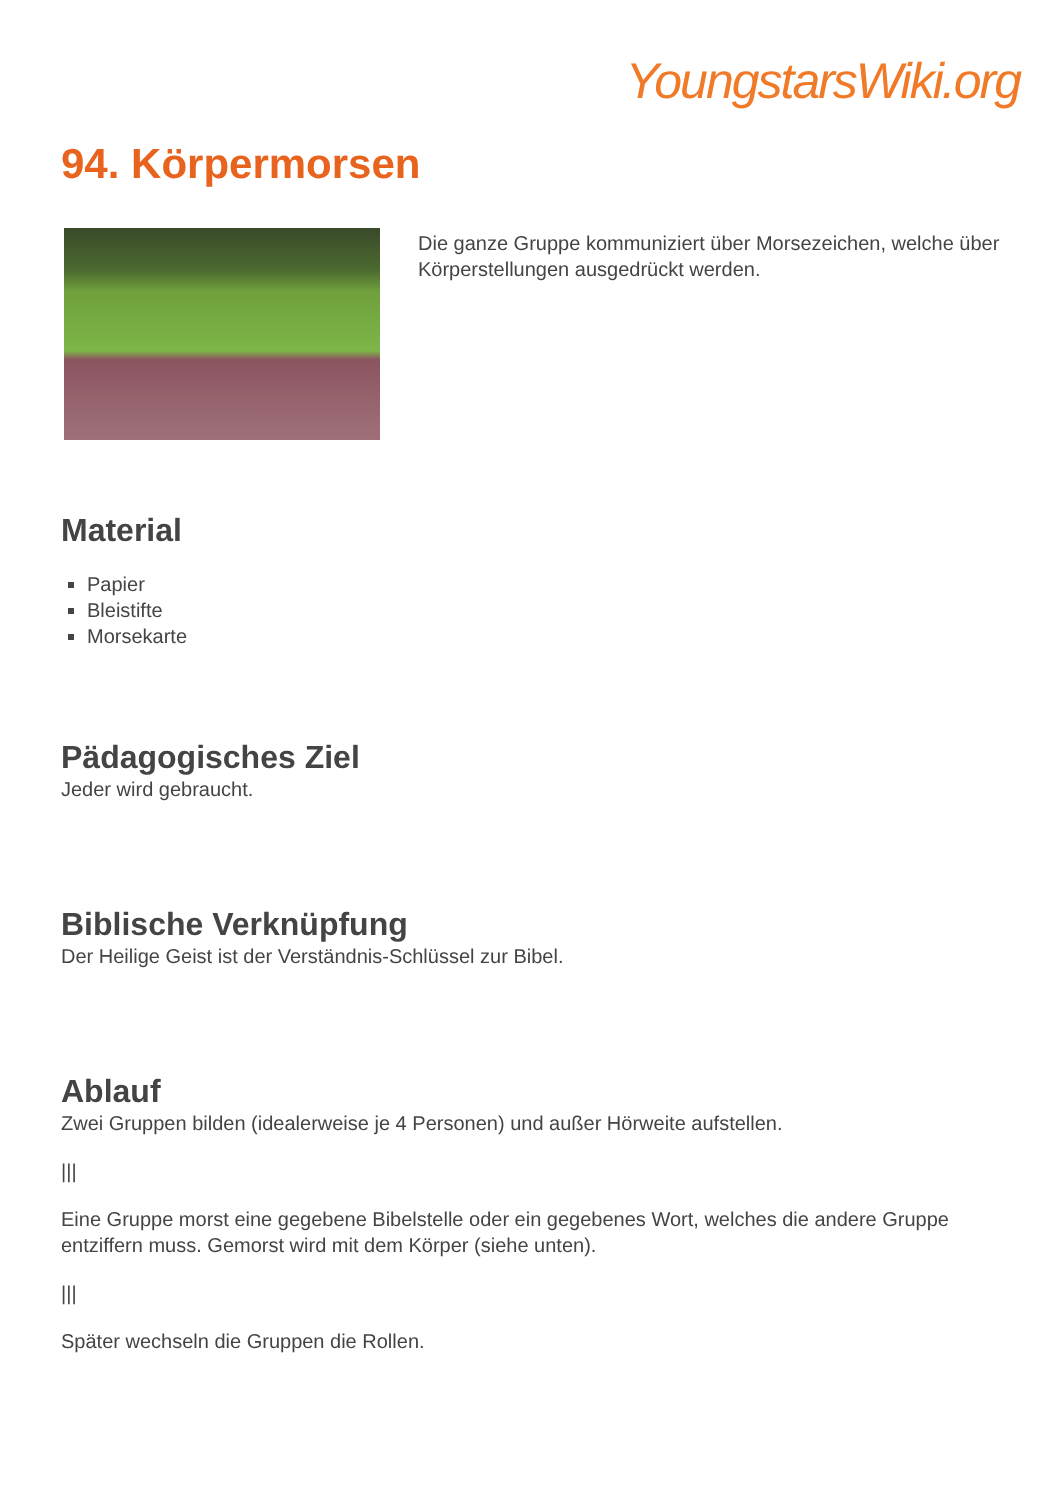YoungstarsWiki.org
94. Körpermorsen
Die ganze Gruppe kommuniziert über Morsezeichen, welche über Körperstellungen ausgedrückt werden.
Material
Papier
Bleistifte
Morsekarte
Pädagogisches Ziel
Jeder wird gebraucht.
Biblische Verknüpfung
Der Heilige Geist ist der Verständnis-Schlüssel zur Bibel.
Ablauf
Zwei Gruppen bilden (idealerweise je 4 Personen) und außer Hörweite aufstellen.
|||
Eine Gruppe morst eine gegebene Bibelstelle oder ein gegebenes Wort, welches die andere Gruppe entziffern muss. Gemorst wird mit dem Körper (siehe unten).
|||
Später wechseln die Gruppen die Rollen.